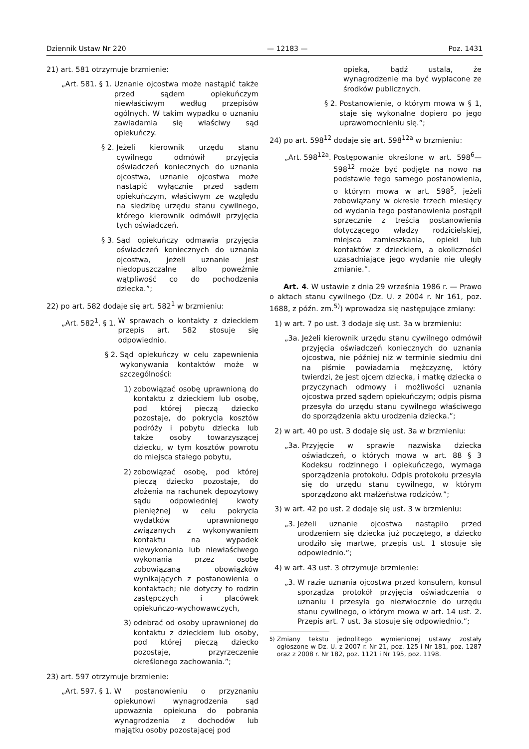Dziennik Ustaw Nr 220 — 12183 — Poz. 1431
21) art. 581 otrzymuje brzmienie:
„Art. 581. § 1. Uznanie ojcostwa może nastąpić także przed sądem opiekuńczym niewłaściwym według przepisów ogólnych. W takim wypadku o uznaniu zawiadamia się właściwy sąd opiekuńczy.
§ 2. Jeżeli kierownik urzędu stanu cywilnego odmówił przyjęcia oświadczeń koniecznych do uznania ojcostwa, uznanie ojcostwa może nastąpić wyłącznie przed sądem opiekuńczym, właściwym ze względu na siedzibę urzędu stanu cywilnego, którego kierownik odmówił przyjęcia tych oświadczeń.
§ 3. Sąd opiekuńczy odmawia przyjęcia oświadczeń koniecznych do uznania ojcostwa, jeżeli uznanie jest niedopuszczalne albo poweźmie wątpliwość co do pochodzenia dziecka.”;
22) po art. 582 dodaje się art. 582<sup>1</sup> w brzmieniu:
„Art. 582<sup>1</sup>. § 1. W sprawach o kontakty z dzieckiem przepis art. 582 stosuje się odpowiednio.
§ 2. Sąd opiekuńczy w celu zapewnienia wykonywania kontaktów może w szczególności:
1) zobowiązać osobę uprawnioną do kontaktu z dzieckiem lub osobę, pod której pieczą dziecko pozostaje, do pokrycia kosztów podróży i pobytu dziecka lub także osoby towarzyszącej dziecku, w tym kosztów powrotu do miejsca stałego pobytu,
2) zobowiązać osobę, pod której pieczą dziecko pozostaje, do złożenia na rachunek depozytowy sądu odpowiedniej kwoty pieniężnej w celu pokrycia wydatków uprawnionego związanych z wykonywaniem kontaktu na wypadek niewykonania lub niewłaściwego wykonania przez osobę zobowiązaną obowiązków wynikających z postanowienia o kontaktach; nie dotyczy to rodzin zastępczych i placówek opiekuńczo-wychowawczych,
3) odebrać od osoby uprawnionej do kontaktu z dzieckiem lub osoby, pod której pieczą dziecko pozostaje, przyrzeczenie określonego zachowania.”;
23) art. 597 otrzymuje brzmienie:
„Art. 597. § 1. W postanowieniu o przyznaniu opiekunowi wynagrodzenia sąd upoważnia opiekuna do pobrania wynagrodzenia z dochodów lub majątku osoby pozostającej pod
opieką, bądź ustala, że wynagrodzenie ma być wypłacone ze środków publicznych.
§ 2. Postanowienie, o którym mowa w § 1, staje się wykonalne dopiero po jego uprawomocnieniu się.”;
24) po art. 598<sup>12</sup> dodaje się art. 598<sup>12a</sup> w brzmieniu:
„Art. 598<sup>12a</sup>. Postępowanie określone w art. 598<sup>6</sup>—598<sup>12</sup> może być podjęte na nowo na podstawie tego samego postanowienia, o którym mowa w art. 598<sup>5</sup>, jeżeli zobowiązany w okresie trzech miesięcy od wydania tego postanowienia postąpił sprzecznie z treścią postanowienia dotyczącego władzy rodzicielskiej, miejsca zamieszkania, opieki lub kontaktów z dzieckiem, a okoliczności uzasadniające jego wydanie nie uległy zmianie.”.
Art. 4. W ustawie z dnia 29 września 1986 r. — Prawo o aktach stanu cywilnego (Dz. U. z 2004 r. Nr 161, poz. 1688, z późn. zm.<sup>5)</sup>) wprowadza się następujące zmiany:
1) w art. 7 po ust. 3 dodaje się ust. 3a w brzmieniu:
„3a. Jeżeli kierownik urzędu stanu cywilnego odmówił przyjęcia oświadczeń koniecznych do uznania ojcostwa, nie później niż w terminie siedmiu dni na piśmie powiadamia mężczyznę, który twierdzi, że jest ojcem dziecka, i matkę dziecka o przyczynach odmowy i możliwości uznania ojcostwa przed sądem opiekuńczym; odpis pisma przesyła do urzędu stanu cywilnego właściwego do sporządzenia aktu urodzenia dziecka.”;
2) w art. 40 po ust. 3 dodaje się ust. 3a w brzmieniu:
„3a. Przyjęcie w sprawie nazwiska dziecka oświadczeń, o których mowa w art. 88 § 3 Kodeksu rodzinnego i opiekuńczego, wymaga sporządzenia protokołu. Odpis protokołu przesyła się do urzędu stanu cywilnego, w którym sporządzono akt małżeństwa rodziców.”;
3) w art. 42 po ust. 2 dodaje się ust. 3 w brzmieniu:
„3. Jeżeli uznanie ojcostwa nastąpiło przed urodzeniem się dziecka już poczętego, a dziecko urodziło się martwe, przepis ust. 1 stosuje się odpowiednio.”;
4) w art. 43 ust. 3 otrzymuje brzmienie:
„3. W razie uznania ojcostwa przed konsulem, konsul sporządza protokół przyjęcia oświadczenia o uznaniu i przesyła go niezwłocznie do urzędu stanu cywilnego, o którym mowa w art. 14 ust. 2. Przepis art. 7 ust. 3a stosuje się odpowiednio.”;
<sup>5)</sup> Zmiany tekstu jednolitego wymienionej ustawy zostały ogłoszone w Dz. U. z 2007 r. Nr 21, poz. 125 i Nr 181, poz. 1287 oraz z 2008 r. Nr 182, poz. 1121 i Nr 195, poz. 1198.